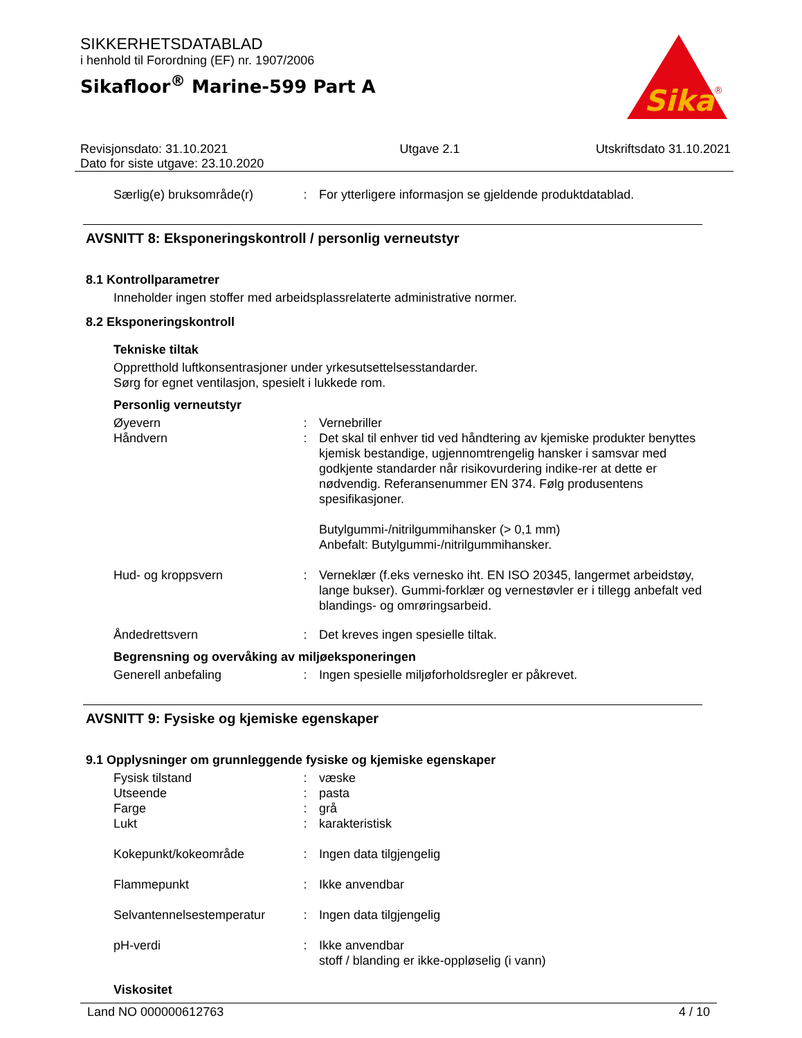SIKKERHETSDATABLAD
i henhold til Forordning (EF) nr. 1907/2006
Sikafloor<sup>®</sup> Marine-599 Part A
Sika
®
Revisjonsdato: 31.10.2021
Dato for siste utgave: 23.10.2020
Utgave 2.1 Utskriftsdato 31.10.2021
Særlig(e) bruksområde(r) : For ytterligere informasjon se gjeldende produktdatablad.
AVSNITT 8: Eksponeringskontroll / personlig verneutstyr
8.1 Kontrollparametrer
Inneholder ingen stoffer med arbeidsplassrelaterte administrative normer.
8.2 Eksponeringskontroll
Tekniske tiltak
Oppretthold luftkonsentrasjoner under yrkesutsettelsesstandarder.
Sørg for egnet ventilasjon, spesielt i lukkede rom.
Personlig verneutstyr
Øyevern : Vernebriller
Håndvern : Det skal til enhver tid ved håndtering av kjemiske produkter benyttes kjemisk bestandige, ugjennomtrengelig hansker i samsvar med godkjente standarder når risikovurdering indike-rer at dette er nødvendig. Referansenummer EN 374. Følg produsentens spesifikasjoner.
Butylgummi-/nitrilgummihansker (> 0,1 mm)
Anbefalt: Butylgummi-/nitrilgummihansker.
Hud- og kroppsvern : Verneklær (f.eks vernesko iht. EN ISO 20345, langermet arbeidstøy, lange bukser). Gummi-forklær og vernestøvler er i tillegg anbefalt ved blandings- og omrøringsarbeid.
Åndedrettsvern : Det kreves ingen spesielle tiltak.
Begrensning og overvåking av miljøeksponeringen
Generell anbefaling : Ingen spesielle miljøforholdsregler er påkrevet.
AVSNITT 9: Fysiske og kjemiske egenskaper
9.1 Opplysninger om grunnleggende fysiske og kjemiske egenskaper
Fysisk tilstand : væske
Utseende : pasta
Farge : grå
Lukt : karakteristisk
Kokepunkt/kokeområde : Ingen data tilgjengelig
Flammepunkt : Ikke anvendbar
Selvantennelsestemperatur
: Ingen data tilgjengelig
pH-verdi : Ikke anvendbar
stoff / blanding er ikke-oppløselig (i vann)
Viskositet
Land NO 000000612763 4 / 10